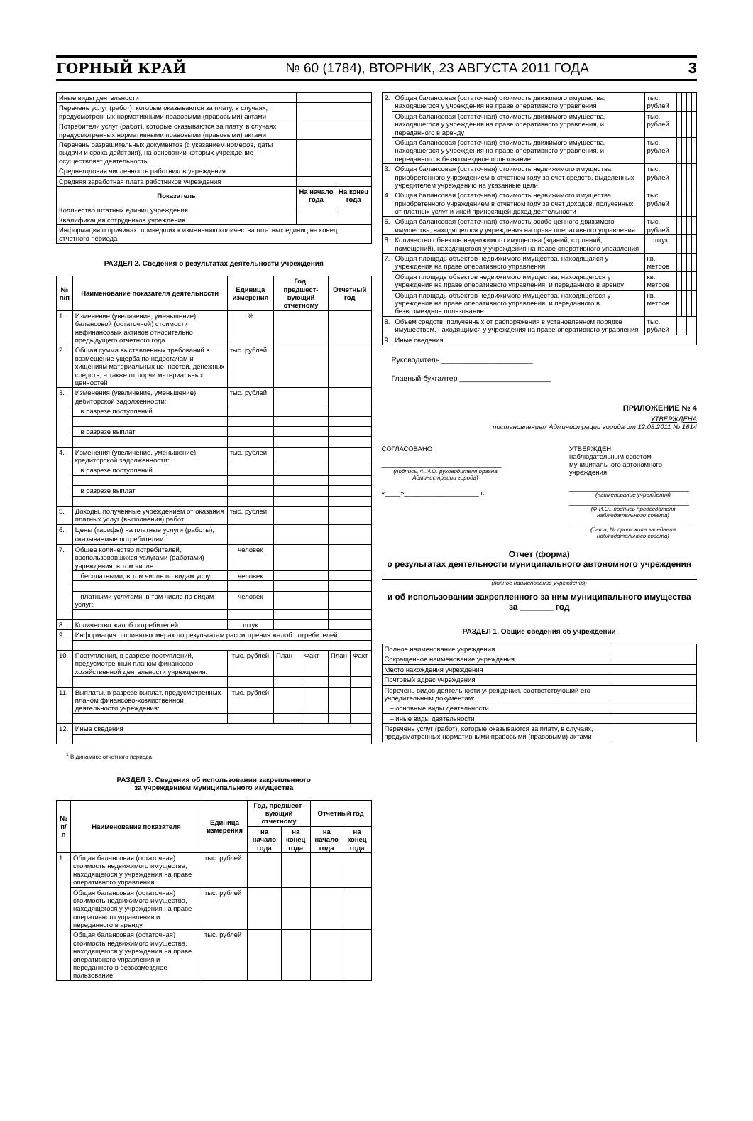ГОРНЫЙ КРАЙ № 60 (1784), ВТОРНИК, 23 АВГУСТА 2011 ГОДА 3
| Иные виды деятельности | | |
| Перечень услуг (работ), которые оказываются за плату, в случаях, предусмотренных нормативными правовыми (правовыми) актами | | |
| Потребители услуг (работ), которые оказываются за плату, в случаях, предусмотренных нормативными правовыми (правовыми) актами | | |
| Перечень разрешительных документов (с указанием номеров, даты выдачи и срока действия), на основании которых учреждение осуществляет деятельность | | |
| Среднегодовая численность работников учреждения | | |
| Средняя заработная плата работников учреждения | | |
| Показатель | На начало года | На конец года |
| Количество штатных единиц учреждения | | |
| Квалификация сотрудников учреждения | | |
| Информация о причинах, приведших к изменению количества штатных единиц на конец отчетного периода | | |
РАЗДЕЛ 2. Сведения о результатах деятельности учреждения
| № п/п | Наименование показателя деятельности | Единица измерения | Год, предшест-вующий отчетному | | Отчетный год | |
| --- | --- | --- | --- | --- | --- | --- |
| 1. | Изменение (увеличение, уменьшение) балансовой (остаточной) стоимости нефинансовых активов относительно предыдущего отчетного года | % | | | | |
| 2. | Общая сумма выставленных требований в возмещение ущерба по недостачам и хищениям материальных ценностей, денежных средств, а также от порчи материальных ценностей | тыс. рублей | | | | |
| 3. | Изменения (увеличение, уменьшение) дебиторской задолженности: | тыс. рублей | | | | |
| | в разрезе поступлений | | | | | |
| | в разрезе выплат | | | | | |
| 4. | Изменения (увеличение, уменьшение) кредиторской задолженности: | тыс. рублей | | | | |
| | в разрезе поступлений | | | | | |
| | в разрезе выплат | | | | | |
| 5. | Доходы, полученные учреждением от оказания платных услуг (выполнения) работ | тыс. рублей | | | | |
| 6. | Цены (тарифы) на платные услуги (работы), оказываемые потребителям <sup>1</sup> | | | | | |
| 7. | Общее количество потребителей, воспользовавшихся услугами (работами) учреждения, в том числе: | человек | | | | |
| | бесплатными, в том числе по видам услуг: | человек | | | | |
| | платными услугами, в том числе по видам услуг: | человек | | | | |
| 8. | Количество жалоб потребителей | штук | | | | |
| 9. | Информация о принятых мерах по результатам рассмотрения жалоб потребителей | | | | | |
| 10. | Поступления, в разрезе поступлений, предусмотренных планом финансово-хозяйственной деятельности учреждения: | тыс. рублей | План | Факт | План | Факт |
| 11. | Выплаты, в разрезе выплат, предусмотренных планом финансово-хозяйственной деятельности учреждения: | тыс. рублей | | | | |
| 12. | Иные сведения | | | | | |
<sup>1</sup> В динамике отчетного периода
РАЗДЕЛ 3. Сведения об использовании закрепленного
за учреждением муниципального имущества
| № п/п | Наименование показателя | Единица измерения | Год, предшест-вующий отчетному | | Отчетный год | |
| --- | --- | --- | --- | --- | --- | --- |
| | | | на начало года | на конец года | на начало года | на конец года |
| 1. | Общая балансовая (остаточная) стоимость недвижимого имущества, находящегося у учреждения на праве оперативного управления | тыс. рублей | | | | |
| | Общая балансовая (остаточная) стоимость недвижимого имущества, находящегося у учреждения на праве оперативного управления и переданного в аренду | тыс. рублей | | | | |
| | Общая балансовая (остаточная) стоимость недвижимого имущества, находящегося у учреждения на праве оперативного управления и переданного в безвозмездное пользование | тыс. рублей | | | | |
| 2. | Общая балансовая (остаточная) стоимость движимого имущества, находящегося у учреждения на праве оперативного управления | тыс. рублей | | | | |
| | Общая балансовая (остаточная) стоимость движимого имущества, находящегося у учреждения на праве оперативного управления, и переданного в аренду | тыс. рублей | | | | |
| | Общая балансовая (остаточная) стоимость движимого имущества, находящегося у учреждения на праве оперативного управления, и переданного в безвозмездное пользование | тыс. рублей | | | | |
| 3. | Общая балансовая (остаточная) стоимость недвижимого имущества, приобретенного учреждением в отчетном году за счет средств, выделенных учредителем учреждению на указанные цели | тыс. рублей | | | | |
| 4. | Общая балансовая (остаточная) стоимость недвижимого имущества, приобретенного учреждением в отчетном году за счет доходов, полученных от платных услуг и иной приносящей доход деятельности | тыс. рублей | | | | |
| 5. | Общая балансовая (остаточная) стоимость особо ценного движимого имущества, находящегося у учреждения на праве оперативного управления | тыс. рублей | | | | |
| 6. | Количество объектов недвижимого имущества (зданий, строений, помещений), находящегося у учреждения на праве оперативного управления | штук | | | | |
| 7. | Общая площадь объектов недвижимого имущества, находящаяся у учреждения на праве оперативного управления | кв. метров | | | | |
| | Общая площадь объектов недвижимого имущества, находящегося у учреждения на праве оперативного управления, и переданного в аренду | кв. метров | | | | |
| | Общая площадь объектов недвижимого имущества, находящегося у учреждения на праве оперативного управления, и переданного в безвозмездное пользование | кв. метров | | | | |
| 8. | Объем средств, полученных от распоряжения в установленном порядке имуществом, находящимся у учреждения на праве оперативного управления | тыс. рублей | | | | |
| 9. | Иные сведения | | | | | |
Руководитель ______________________
Главный бухгалтер ______________________
ПРИЛОЖЕНИЕ № 4
УТВЕРЖДЕНА
постановлением Администрации города от 12.08.2011 № 1614
СОГЛАСОВАНО
________________________________
(подпись, Ф.И.О. руководителя органа Администрации города)
«____»____________________ г.
УТВЕРЖДЕН
наблюдательным советом муниципального автономного учреждения
________________________________
(наименование учреждения)
________________________________
(Ф.И.О., подпись председателя наблюдательного совета)
________________________________
(дата, № протокола заседания наблюдательного совета)
Отчет (форма)
о результатах деятельности муниципального автономного учреждения
(полное наименование учреждения)
и об использовании закрепленного за ним муниципального имущества
за _______ год
РАЗДЕЛ 1. Общие сведения об учреждении
| Полное наименование учреждения | |
| Сокращенное наименование учреждения | |
| Место нахождения учреждения | |
| Почтовый адрес учреждения | |
| Перечень видов деятельности учреждения, соответствующий его учредительным документам: | |
| – основные виды деятельности | |
| – иные виды деятельности | |
| Перечень услуг (работ), которые оказываются за плату, в случаях, предусмотренных нормативными правовыми (правовыми) актами | |